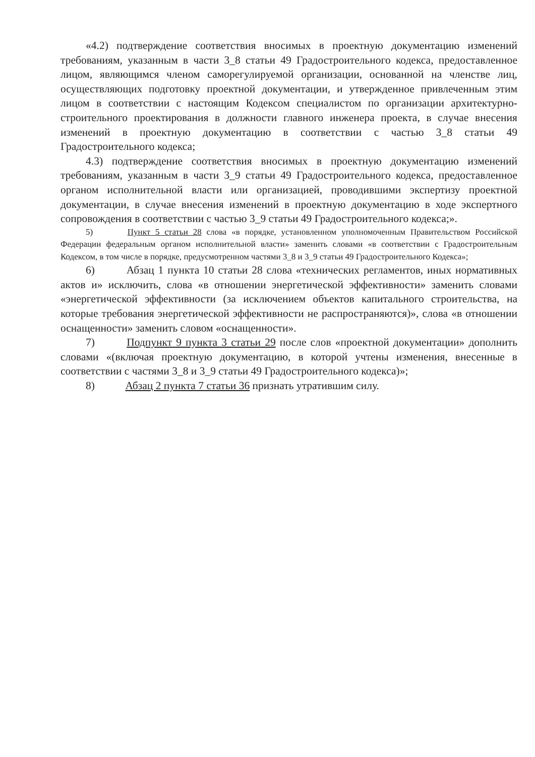«4.2) подтверждение соответствия вносимых в проектную документацию изменений требованиям, указанным в части 3_8 статьи 49 Градостроительного кодекса, предоставленное лицом, являющимся членом саморегулируемой организации, основанной на членстве лиц, осуществляющих подготовку проектной документации, и утвержденное привлеченным этим лицом в соответствии с настоящим Кодексом специалистом по организации архитектурно-строительного проектирования в должности главного инженера проекта, в случае внесения изменений в проектную документацию в соответствии с частью 3_8 статьи 49 Градостроительного кодекса;
4.3) подтверждение соответствия вносимых в проектную документацию изменений требованиям, указанным в части 3_9 статьи 49 Градостроительного кодекса, предоставленное органом исполнительной власти или организацией, проводившими экспертизу проектной документации, в случае внесения изменений в проектную документацию в ходе экспертного сопровождения в соответствии с частью 3_9 статьи 49 Градостроительного кодекса;».
5) Пункт 5 статьи 28 слова «в порядке, установленном уполномоченным Правительством Российской Федерации федеральным органом исполнительной власти» заменить словами «в соответствии с Градостроительным Кодексом, в том числе в порядке, предусмотренном частями 3_8 и 3_9 статьи 49 Градостроительного Кодекса»;
6) Абзац 1 пункта 10 статьи 28 слова «технических регламентов, иных нормативных актов и» исключить, слова «в отношении энергетической эффективности» заменить словами «энергетической эффективности (за исключением объектов капитального строительства, на которые требования энергетической эффективности не распространяются)», слова «в отношении оснащенности» заменить словом «оснащенности».
7) Подпункт 9 пункта 3 статьи 29 после слов «проектной документации» дополнить словами «(включая проектную документацию, в которой учтены изменения, внесенные в соответствии с частями 3_8 и 3_9 статьи 49 Градостроительного кодекса)»;
8) Абзац 2 пункта 7 статьи 36 признать утратившим силу.